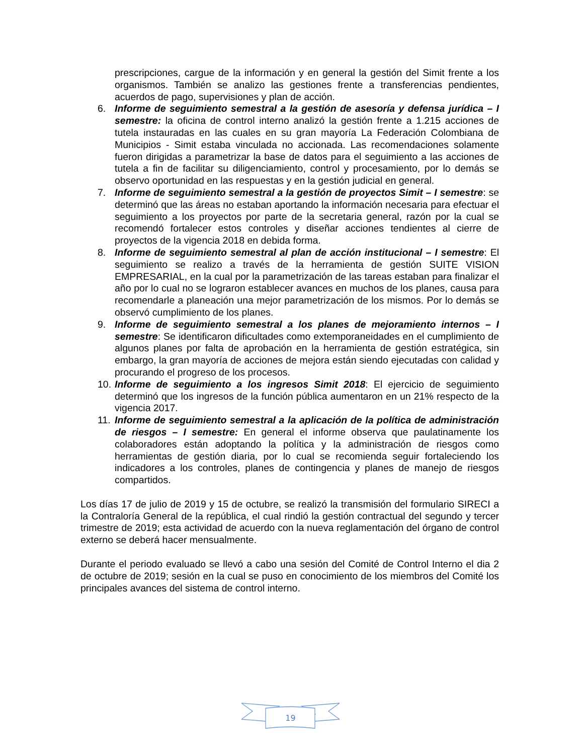prescripciones, cargue de la información y en general la gestión del Simit frente a los organismos. También se analizo las gestiones frente a transferencias pendientes, acuerdos de pago, supervisiones y plan de acción.
6. Informe de seguimiento semestral a la gestión de asesoría y defensa jurídica – I semestre: la oficina de control interno analizó la gestión frente a 1.215 acciones de tutela instauradas en las cuales en su gran mayoría La Federación Colombiana de Municipios - Simit estaba vinculada no accionada. Las recomendaciones solamente fueron dirigidas a parametrizar la base de datos para el seguimiento a las acciones de tutela a fin de facilitar su diligenciamiento, control y procesamiento, por lo demás se observo oportunidad en las respuestas y en la gestión judicial en general.
7. Informe de seguimiento semestral a la gestión de proyectos Simit – I semestre: se determinó que las áreas no estaban aportando la información necesaria para efectuar el seguimiento a los proyectos por parte de la secretaria general, razón por la cual se recomendó fortalecer estos controles y diseñar acciones tendientes al cierre de proyectos de la vigencia 2018 en debida forma.
8. Informe de seguimiento semestral al plan de acción institucional – I semestre: El seguimiento se realizo a través de la herramienta de gestión SUITE VISION EMPRESARIAL, en la cual por la parametrización de las tareas estaban para finalizar el año por lo cual no se lograron establecer avances en muchos de los planes, causa para recomendarle a planeación una mejor parametrización de los mismos. Por lo demás se observó cumplimiento de los planes.
9. Informe de seguimiento semestral a los planes de mejoramiento internos – I semestre: Se identificaron dificultades como extemporaneidades en el cumplimiento de algunos planes por falta de aprobación en la herramienta de gestión estratégica, sin embargo, la gran mayoría de acciones de mejora están siendo ejecutadas con calidad y procurando el progreso de los procesos.
10. Informe de seguimiento a los ingresos Simit 2018: El ejercicio de seguimiento determinó que los ingresos de la función pública aumentaron en un 21% respecto de la vigencia 2017.
11. Informe de seguimiento semestral a la aplicación de la política de administración de riesgos – I semestre: En general el informe observa que paulatinamente los colaboradores están adoptando la política y la administración de riesgos como herramientas de gestión diaria, por lo cual se recomienda seguir fortaleciendo los indicadores a los controles, planes de contingencia y planes de manejo de riesgos compartidos.
Los días 17 de julio de 2019 y 15 de octubre, se realizó la transmisión del formulario SIRECI a la Contraloría General de la república, el cual rindió la gestión contractual del segundo y tercer trimestre de 2019; esta actividad de acuerdo con la nueva reglamentación del órgano de control externo se deberá hacer mensualmente.
Durante el periodo evaluado se llevó a cabo una sesión del Comité de Control Interno el dia 2 de octubre de 2019; sesión en la cual se puso en conocimiento de los miembros del Comité los principales avances del sistema de control interno.
19